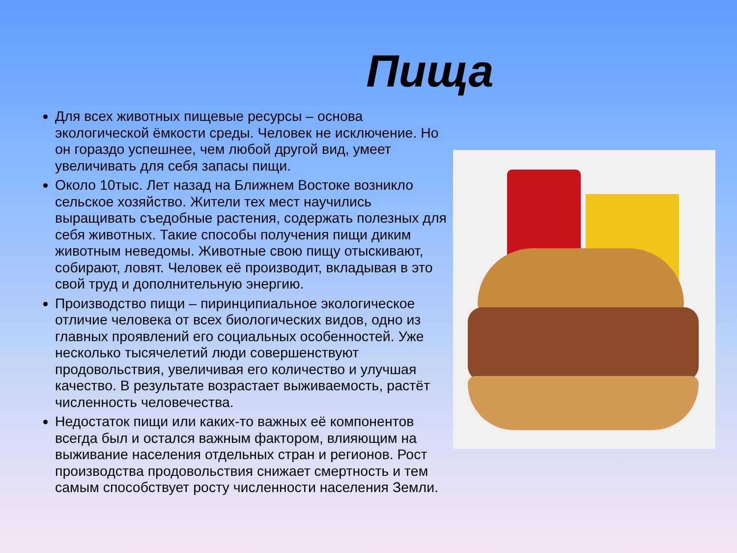Пища
Для всех животных пищевые ресурсы – основа экологической ёмкости среды. Человек не исключение. Но он гораздо успешнее, чем любой другой вид, умеет увеличивать для себя запасы пищи.
Около 10тыс. Лет назад на Ближнем Востоке возникло сельское хозяйство. Жители тех мест научились выращивать съедобные растения, содержать полезных для себя животных. Такие способы получения пищи диким животным неведомы. Животные свою пищу отыскивают, собирают, ловят. Человек её производит, вкладывая в это свой труд и дополнительную энергию.
Производство пищи – пиринципиальное экологическое отличие человека от всех биологических видов, одно из главных проявлений его социальных особенностей. Уже несколько тысячелетий люди совершенствуют продовольствия, увеличивая его количество и улучшая качество. В результате возрастает выживаемость, растёт численность человечества.
Недостаток пищи или каких-то важных её компонентов всегда был и остался важным фактором, влияющим на выживание населения отдельных стран и регионов. Рост производства продовольствия снижает смертность и тем самым способствует росту численности населения Земли.